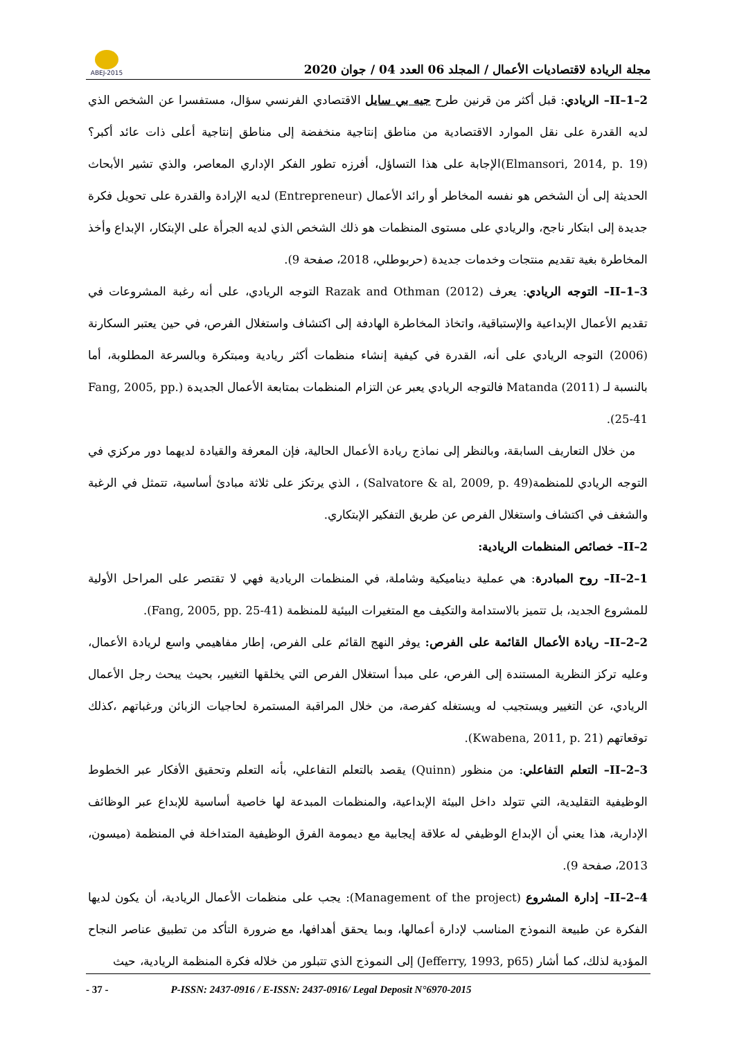ABEJ-2015
مجلة الريادة لاقتصاديات الأعمال / المجلد 06 العدد 04 / جوان 2020
II–1–2– الريادي: قبل أكثر من قرنين طرح جيه بي سايل الاقتصادي الفرنسي سؤال، مستفسرا عن الشخص الذي لديه القدرة على نقل الموارد الاقتصادية من مناطق إنتاجية منخفضة إلى مناطق إنتاجية أعلى ذات عائد أكبر؟ (Elmansori, 2014, p. 19)الإجابة على هذا التساؤل، أفرزه تطور الفكر الإداري المعاصر، والذي تشير الأبحاث الحديثة إلى أن الشخص هو نفسه المخاطر أو رائد الأعمال (Entrepreneur) لديه الإرادة والقدرة على تحويل فكرة جديدة إلى ابتكار ناجح، والريادي على مستوى المنظمات هو ذلك الشخص الذي لديه الجرأة على الإبتكار، الإبداع وأخذ المخاطرة بغية تقديم منتجات وخدمات جديدة (حربوطلي، 2018، صفحة 9).
II–1–3– التوجه الريادي: يعرف Razak and Othman (2012) التوجه الريادي، على أنه رغبة المشروعات في تقديم الأعمال الإبداعية والإستباقية، واتخاذ المخاطرة الهادفة إلى اكتشاف واستغلال الفرص، في حين يعتبر السكارنة (2006) التوجه الريادي على أنه، القدرة في كيفية إنشاء منظمات أكثر ريادية ومبتكرة وبالسرعة المطلوبة، أما بالنسبة لـ Matanda (2011) فالتوجه الريادي يعبر عن التزام المنظمات بمتابعة الأعمال الجديدة (Fang, 2005, pp. 25-41).
من خلال التعاريف السابقة، وبالنظر إلى نماذج ريادة الأعمال الحالية، فإن المعرفة والقيادة لديهما دور مركزي في التوجه الريادي للمنظمة(Salvatore & al, 2009, p. 49) ، الذي يرتكز على ثلاثة مبادئ أساسية، تتمثل في الرغبة والشغف في اكتشاف واستغلال الفرص عن طريق التفكير الإبتكاري.
II–2– خصائص المنظمات الريادية:
II–2–1– روح المبادرة: هي عملية ديناميكية وشاملة، في المنظمات الريادية فهي لا تقتصر على المراحل الأولية للمشروع الجديد، بل تتميز بالاستدامة والتكيف مع المتغيرات البيئية للمنظمة (Fang, 2005, pp. 25-41).
II–2–2– ريادة الأعمال القائمة على الفرص: يوفر النهج القائم على الفرص، إطار مفاهيمي واسع لريادة الأعمال، وعليه تركز النظرية المستندة إلى الفرص، على مبدأ استغلال الفرص التي يخلقها التغيير، بحيث يبحث رجل الأعمال الريادي، عن التغيير ويستجيب له ويستغله كفرصة، من خلال المراقبة المستمرة لحاجيات الزبائن ورغباتهم ،كذلك توقعاتهم (Kwabena, 2011, p. 21).
II–2–3– التعلم التفاعلي: من منظور (Quinn) يقصد بالتعلم التفاعلي، بأنه التعلم وتحقيق الأفكار عبر الخطوط الوظيفية التقليدية، التي تتولد داخل البيئة الإبداعية، والمنظمات المبدعة لها خاصية أساسية للإبداع عبر الوظائف الإدارية، هذا يعني أن الإبداع الوظيفي له علاقة إيجابية مع ديمومة الفرق الوظيفية المتداخلة في المنظمة (ميسون، 2013، صفحة 9).
II–2–4– إدارة المشروع (Management of the project): يجب على منظمات الأعمال الريادية، أن يكون لديها الفكرة عن طبيعة النموذج المناسب لإدارة أعمالها، وبما يحقق أهدافها، مع ضرورة التأكد من تطبيق عناصر النجاح المؤدية لذلك، كما أشار (Jefferry, 1993, p65) إلى النموذج الذي تتبلور من خلاله فكرة المنظمة الريادية، حيث
- 37 - P-ISSN: 2437-0916 / E-ISSN: 2437-0916/ Legal Deposit N°6970-2015